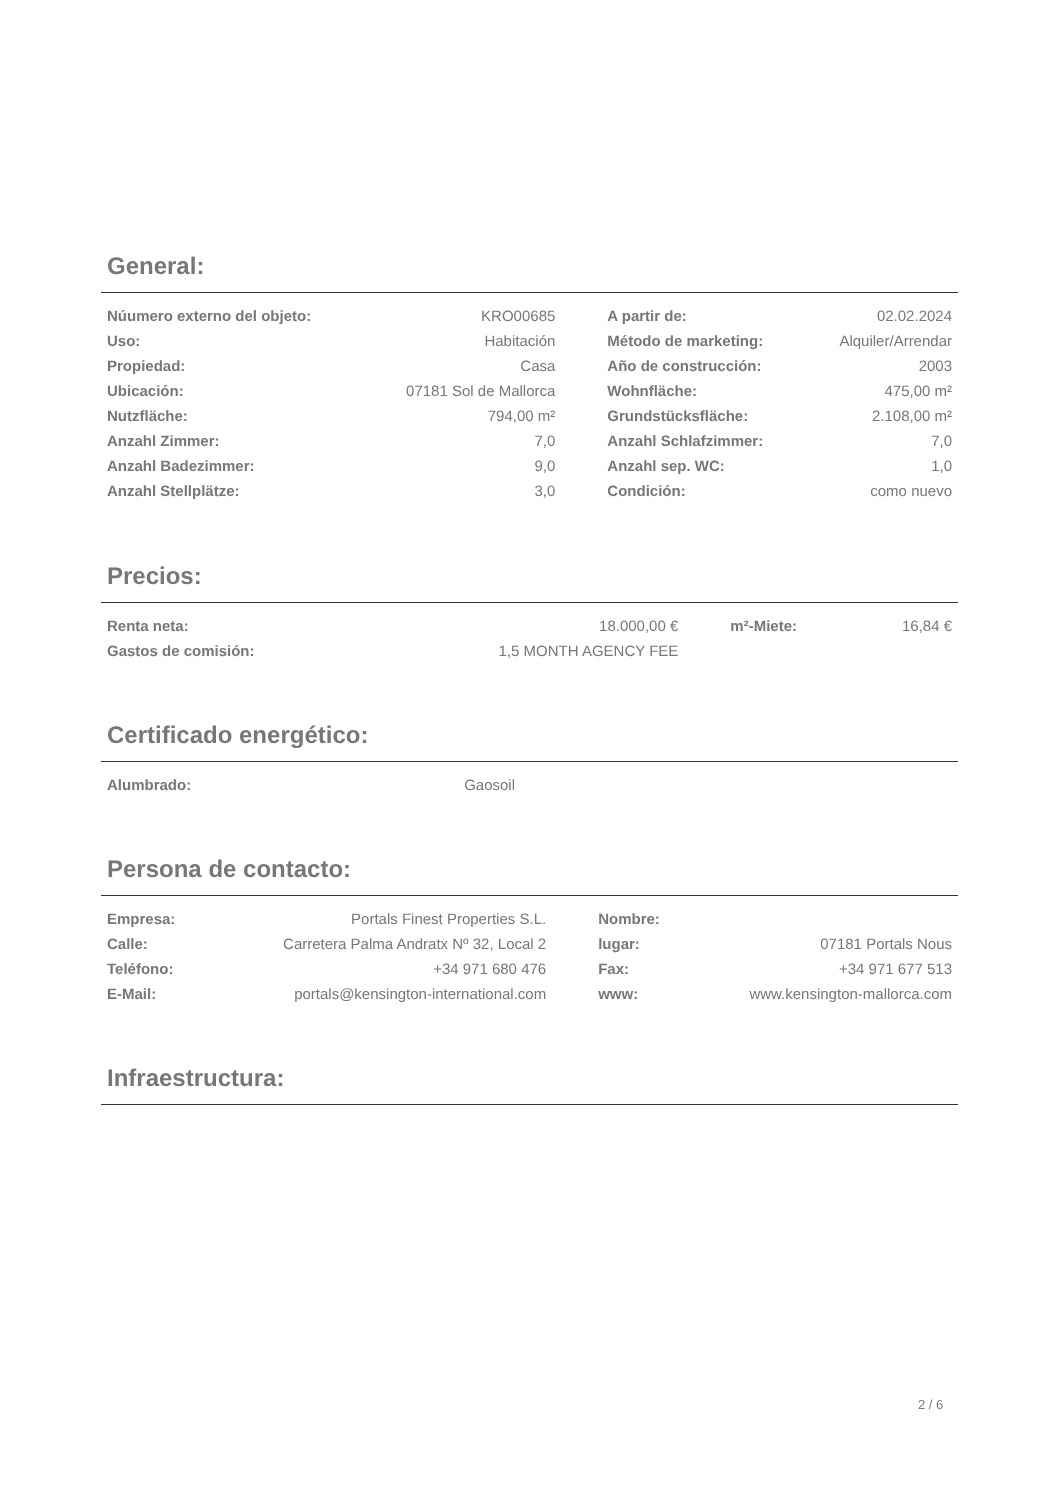General:
| Núumero externo del objeto: | KRO00685 | | A partir de: | 02.02.2024 |
| Uso: | Habitación | | Método de marketing: | Alquiler/Arrendar |
| Propiedad: | Casa | | Año de construcción: | 2003 |
| Ubicación: | 07181 Sol de Mallorca | | Wohnfläche: | 475,00 m² |
| Nutzfläche: | 794,00 m² | | Grundstücksfläche: | 2.108,00 m² |
| Anzahl Zimmer: | 7,0 | | Anzahl Schlafzimmer: | 7,0 |
| Anzahl Badezimmer: | 9,0 | | Anzahl sep. WC: | 1,0 |
| Anzahl Stellplätze: | 3,0 | | Condición: | como nuevo |
Precios:
| Renta neta: | 18.000,00 € | | m²-Miete: | 16,84 € |
| Gastos de comisión: | 1,5 MONTH AGENCY FEE | | | |
Certificado energético:
| Alumbrado: | Gaosoil | |
Persona de contacto:
| Empresa: | Portals Finest Properties S.L. | | Nombre: | |
| Calle: | Carretera Palma Andratx Nº 32, Local 2 | | lugar: | 07181 Portals Nous |
| Teléfono: | +34 971 680 476 | | Fax: | +34 971 677 513 |
| E-Mail: | portals@kensington-international.com | | www: | www.kensington-mallorca.com |
Infraestructura:
2 / 6